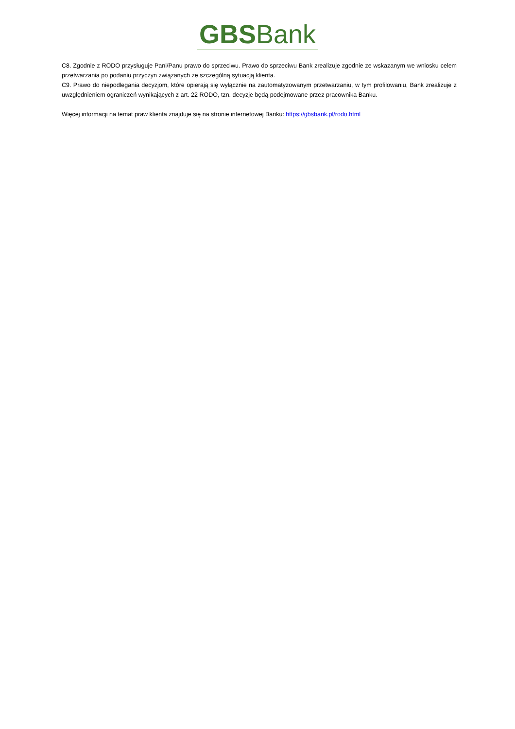GBSBank
C8. Zgodnie z RODO przysługuje Pani/Panu prawo do sprzeciwu. Prawo do sprzeciwu Bank zrealizuje zgodnie ze wskazanym we wniosku celem przetwarzania po podaniu przyczyn związanych ze szczególną sytuacją klienta.
C9. Prawo do niepodlegania decyzjom, które opierają się wyłącznie na zautomatyzowanym przetwarzaniu, w tym profilowaniu, Bank zrealizuje z uwzględnieniem ograniczeń wynikających z art. 22 RODO, tzn. decyzje będą podejmowane przez pracownika Banku.
Więcej informacji na temat praw klienta znajduje się na stronie internetowej Banku: https://gbsbank.pl/rodo.html